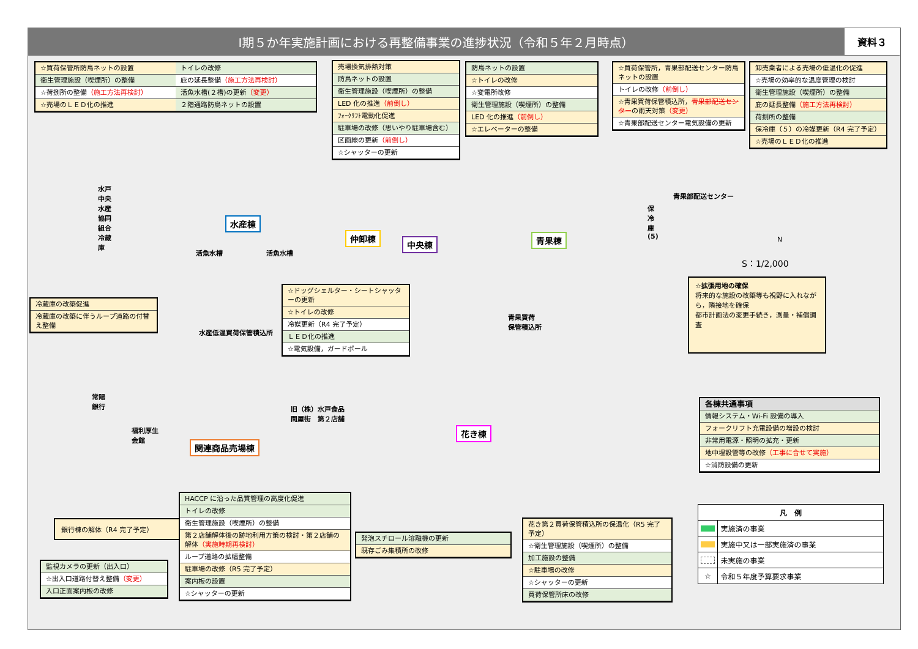Ⅰ期５か年実施計画における再整備事業の進捗状況（令和５年２月時点）
資料３
☆買荷保管所防鳥ネットの設置
トイレの改修
衛生管理施設（喫煙所）の整備
庇の延長整備（施工方法再検討）
☆荷捌所の整備（施工方法再検討）
活魚水槽(２槽)の更新（変更）
☆売場のＬＥＤ化の推進
２階通路防鳥ネットの設置
売場換気排熱対策
防鳥ネットの設置
衛生管理施設（喫煙所）の整備
LED 化の推進（前倒し）
ﾌｫｰｸﾘﾌﾄ電動化促進
駐車場の改修（思いやり駐車場含む）
区画線の更新（前倒し）
☆シャッターの更新
防鳥ネットの設置
☆トイレの改修
☆変電所改修
衛生管理施設（喫煙所）の整備
LED 化の推進（前倒し）
☆エレベーターの整備
☆買荷保管所，青果部配送センター防鳥ネットの設置
トイレの改修（前倒し）
☆青果買荷保管積込所，青果部配送センターの雨天対策（変更）
☆青果部配送センター電気設備の更新
卸売業者による売場の低温化の促進
☆売場の効率的な温度管理の検討
衛生管理施設（喫煙所）の整備
庇の延長整備（施工方法再検討）
荷捌所の整備
保冷庫（５）の冷媒更新（R4 完了予定）
☆売場のＬＥＤ化の推進
水産棟
仲卸棟
中央棟 青果棟
関連商品売場棟
花き棟
水戸中央水産協同組合 冷蔵庫
活魚水槽 活魚水槽
水産低温買荷保管積込所
青果買荷
保管積込所
青果部配送センター
保冷庫(5)
常陽
銀行
福利厚生
会館
旧（株）水戸食品
問屋街　第２店舗
S：1/2,000
N
冷蔵庫の改築促進
冷蔵庫の改築に伴うループ道路の付替え整備
☆ドッグシェルター・シートシャッターの更新
☆トイレの改修
冷媒更新（R4 完了予定）
ＬＥＤ化の推進
☆電気設備，ガードポール
☆拡張用地の確保
将来的な施設の改築等も視野に入れながら，隣接地を確保
都市計画法の変更手続き，測量・補償調査
各棟共通事項
情報システム・Wi-Fi 設備の導入
フォークリフト充電設備の増設の検討
非常用電源・照明の拡充・更新
地中埋設管等の改修（工事に合せて実施）
☆消防設備の更新
銀行棟の解体（R4 完了予定）
監視カメラの更新（出入口）
☆出入口道路付替え整備（変更）
入口正面案内板の改修
HACCP に沿った品質管理の高度化促進
トイレの改修
衛生管理施設（喫煙所）の整備
第２店舗解体後の跡地利用方策の検討・第２店舗の解体（実施時期再検討）
ループ道路の拡幅整備
駐車場の改修（R5 完了予定）
案内板の設置
☆シャッターの更新
発泡スチロール溶融機の更新
既存ごみ集積所の改修
花き第２買荷保管積込所の保温化（R5 完了予定）
☆衛生管理施設（喫煙所）の整備
加工施設の整備
☆駐車場の改修
☆シャッターの更新
買荷保管所床の改修
| 凡 例 | |
| --- | --- |
| | 実施済の事業 |
| | 実施中又は一部実施済の事業 |
| | 未実施の事業 |
| ☆ | 令和５年度予算要求事業 |